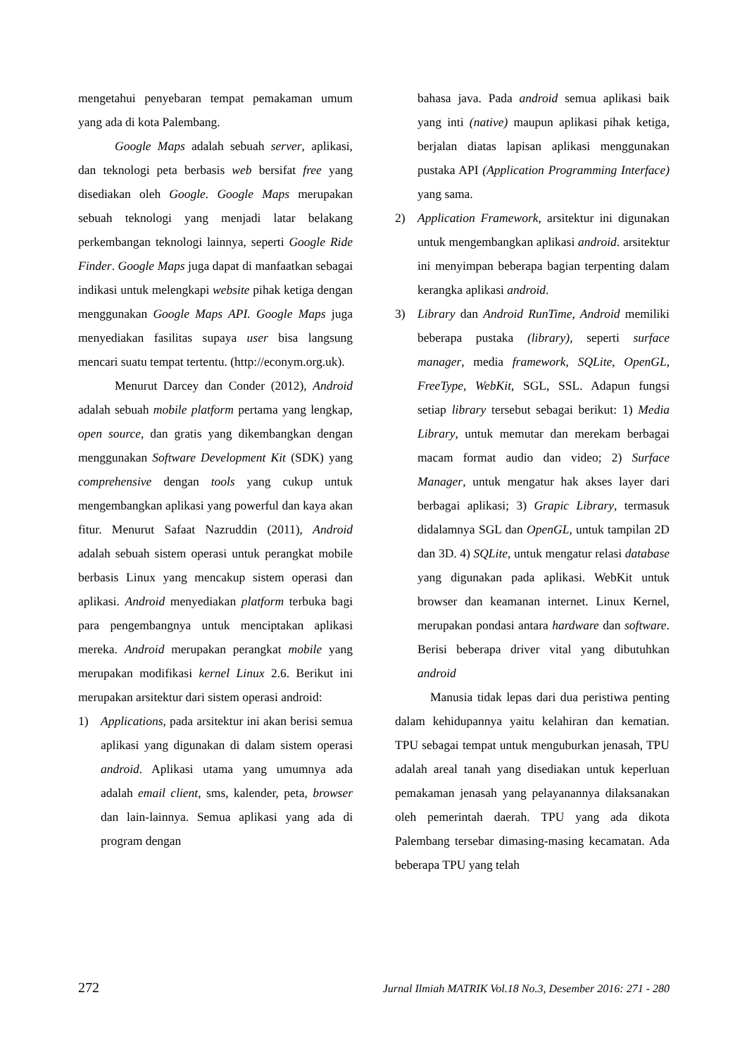mengetahui penyebaran tempat pemakaman umum yang ada di kota Palembang.
Google Maps adalah sebuah server, aplikasi, dan teknologi peta berbasis web bersifat free yang disediakan oleh Google. Google Maps merupakan sebuah teknologi yang menjadi latar belakang perkembangan teknologi lainnya, seperti Google Ride Finder. Google Maps juga dapat di manfaatkan sebagai indikasi untuk melengkapi website pihak ketiga dengan menggunakan Google Maps API. Google Maps juga menyediakan fasilitas supaya user bisa langsung mencari suatu tempat tertentu. (http://econym.org.uk).
Menurut Darcey dan Conder (2012), Android adalah sebuah mobile platform pertama yang lengkap, open source, dan gratis yang dikembangkan dengan menggunakan Software Development Kit (SDK) yang comprehensive dengan tools yang cukup untuk mengembangkan aplikasi yang powerful dan kaya akan fitur. Menurut Safaat Nazruddin (2011), Android adalah sebuah sistem operasi untuk perangkat mobile berbasis Linux yang mencakup sistem operasi dan aplikasi. Android menyediakan platform terbuka bagi para pengembangnya untuk menciptakan aplikasi mereka. Android merupakan perangkat mobile yang merupakan modifikasi kernel Linux 2.6. Berikut ini merupakan arsitektur dari sistem operasi android:
1) Applications, pada arsitektur ini akan berisi semua aplikasi yang digunakan di dalam sistem operasi android. Aplikasi utama yang umumnya ada adalah email client, sms, kalender, peta, browser dan lain-lainnya. Semua aplikasi yang ada di program dengan
bahasa java. Pada android semua aplikasi baik yang inti (native) maupun aplikasi pihak ketiga, berjalan diatas lapisan aplikasi menggunakan pustaka API (Application Programming Interface) yang sama.
2) Application Framework, arsitektur ini digunakan untuk mengembangkan aplikasi android. arsitektur ini menyimpan beberapa bagian terpenting dalam kerangka aplikasi android.
3) Library dan Android RunTime, Android memiliki beberapa pustaka (library), seperti surface manager, media framework, SQLite, OpenGL, FreeType, WebKit, SGL, SSL. Adapun fungsi setiap library tersebut sebagai berikut: 1) Media Library, untuk memutar dan merekam berbagai macam format audio dan video; 2) Surface Manager, untuk mengatur hak akses layer dari berbagai aplikasi; 3) Grapic Library, termasuk didalamnya SGL dan OpenGL, untuk tampilan 2D dan 3D. 4) SQLite, untuk mengatur relasi database yang digunakan pada aplikasi. WebKit untuk browser dan keamanan internet. Linux Kernel, merupakan pondasi antara hardware dan software. Berisi beberapa driver vital yang dibutuhkan android
Manusia tidak lepas dari dua peristiwa penting dalam kehidupannya yaitu kelahiran dan kematian. TPU sebagai tempat untuk menguburkan jenasah, TPU adalah areal tanah yang disediakan untuk keperluan pemakaman jenasah yang pelayanannya dilaksanakan oleh pemerintah daerah. TPU yang ada dikota Palembang tersebar dimasing-masing kecamatan. Ada beberapa TPU yang telah
272 Jurnal Ilmiah MATRIK Vol.18 No.3, Desember 2016: 271 - 280